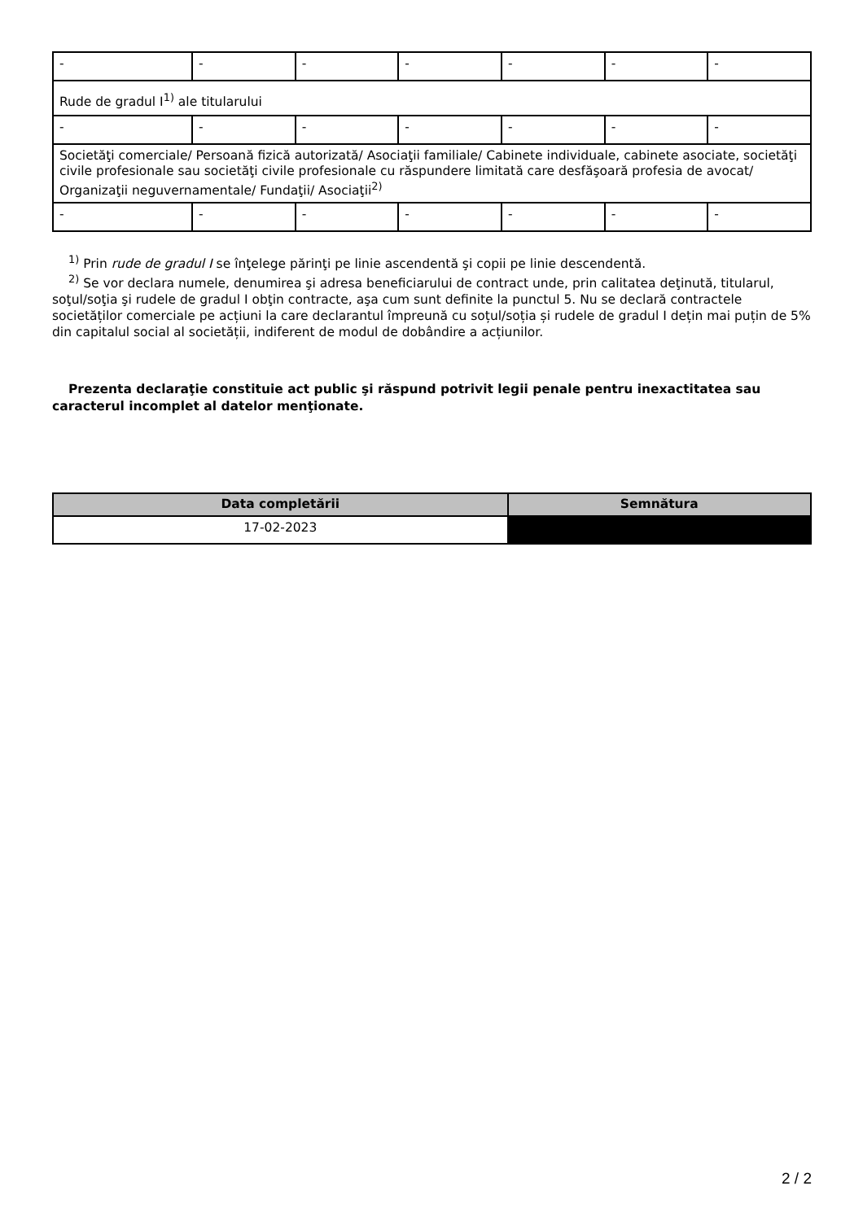| - | - | - | - | - | - | - |
| Rude de gradul I<sup>1)</sup> ale titularului | | | | | | |
| - | - | - | - | - | - | - |
| Societăţi comerciale/ Persoană fizică autorizată/ Asociaţii familiale/ Cabinete individuale, cabinete asociate, societăţi civile profesionale sau societăţi civile profesionale cu răspundere limitată care desfăşoară profesia de avocat/ Organizaţii neguvernamentale/ Fundaţii/ Asociaţii<sup>2)</sup> | | | | | | |
| - | - | - | - | - | - | - |
<sup>1)</sup> Prin rude de gradul I se înţelege părinţi pe linie ascendentă şi copii pe linie descendentă.
<sup>2)</sup> Se vor declara numele, denumirea şi adresa beneficiarului de contract unde, prin calitatea deţinută, titularul, soţul/soţia şi rudele de gradul I obţin contracte, aşa cum sunt definite la punctul 5. Nu se declară contractele societăților comerciale pe acțiuni la care declarantul împreună cu soțul/soția și rudele de gradul I dețin mai puțin de 5% din capitalul social al societății, indiferent de modul de dobândire a acțiunilor.
Prezenta declaraţie constituie act public şi răspund potrivit legii penale pentru inexactitatea sau caracterul incomplet al datelor menţionate.
| Data completării | Semnătura |
| --- | --- |
| 17-02-2023 | |
2 / 2